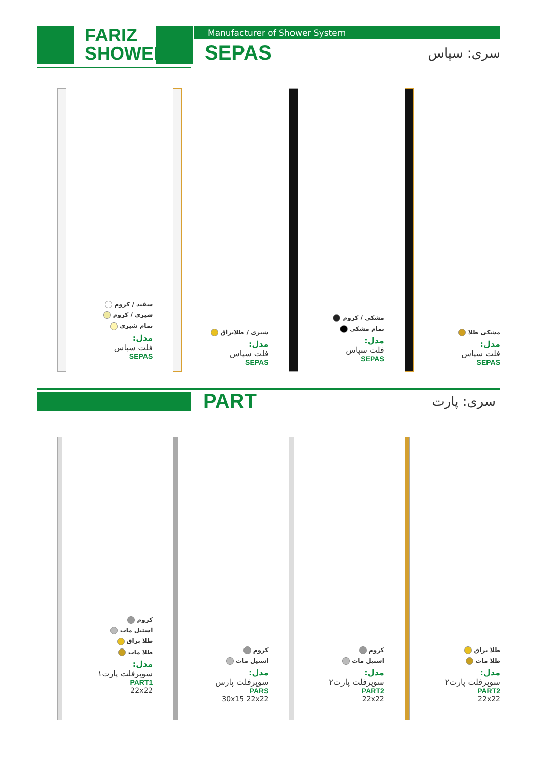FARIZ
SHOWER
Manufacturer of Shower System
SEPAS سری: سپاس
سفید / کروم
شیری / کروم
تمام شیری
مدل:
فلت سپاس
SEPAS
شیری / طلابراق
مدل:
فلت سپاس
SEPAS
مشکی / کروم
تمام مشکی
مدل:
فلت سپاس
SEPAS
مشکی طلا
مدل:
فلت سپاس
SEPAS
PART سری: پارت
کروم
استیل مات
طلا براق
طلا مات
مدل:
سوپرفلت پارت۱
PART1
22x22
کروم
استیل مات
مدل:
سوپرفلت پارس
PARS
30x15 22x22
کروم
استیل مات
مدل:
سوپرفلت پارت۲
PART2
22x22
طلا براق
طلا مات
مدل:
سوپرفلت پارت۲
PART2
22x22